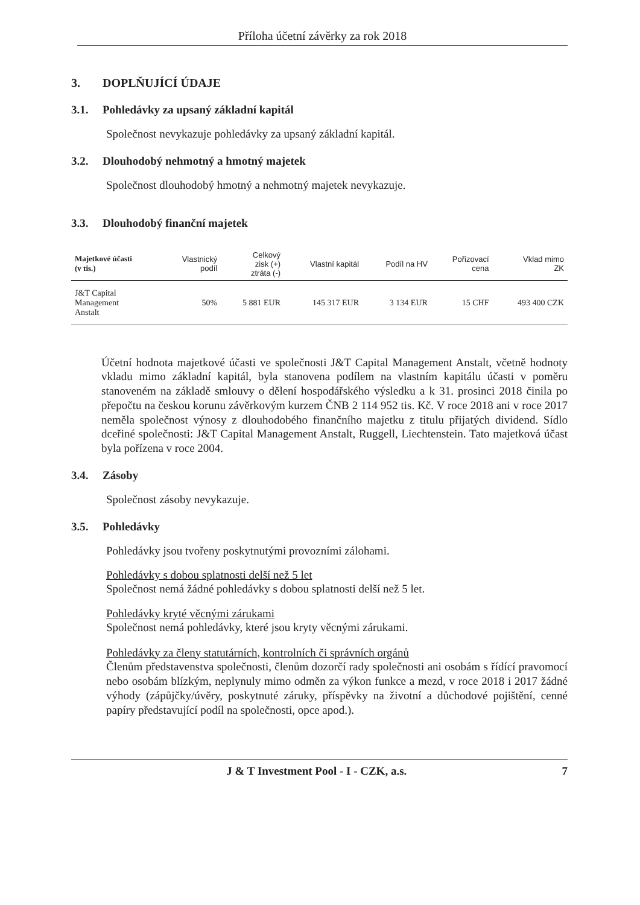Příloha účetní závěrky za rok 2018
3. DOPLŇUJÍCÍ ÚDAJE
3.1. Pohledávky za upsaný základní kapitál
Společnost nevykazuje pohledávky za upsaný základní kapitál.
3.2. Dlouhodobý nehmotný a hmotný majetek
Společnost dlouhodobý hmotný a nehmotný majetek nevykazuje.
3.3. Dlouhodobý finanční majetek
| Majetkové účasti (v tis.) | Vlastnický podíl | Celkový zisk (+) ztráta (-) | Vlastní kapitál | Podíl na HV | Pořizovací cena | Vklad mimo ZK |
| --- | --- | --- | --- | --- | --- | --- |
| J&T Capital Management Anstalt | 50% | 5 881 EUR | 145 317 EUR | 3 134 EUR | 15 CHF | 493 400 CZK |
Účetní hodnota majetkové účasti ve společnosti J&T Capital Management Anstalt, včetně hodnoty vkladu mimo základní kapitál, byla stanovena podílem na vlastním kapitálu účasti v poměru stanoveném na základě smlouvy o dělení hospodářského výsledku a k 31. prosinci 2018 činila po přepočtu na českou korunu závěrkovým kurzem ČNB 2 114 952 tis. Kč. V roce 2018 ani v roce 2017 neměla společnost výnosy z dlouhodobého finančního majetku z titulu přijatých dividend. Sídlo dceřiné společnosti: J&T Capital Management Anstalt, Ruggell, Liechtenstein. Tato majetková účast byla pořízena v roce 2004.
3.4. Zásoby
Společnost zásoby nevykazuje.
3.5. Pohledávky
Pohledávky jsou tvořeny poskytnutými provozními zálohami.
Pohledávky s dobou splatnosti delší než 5 let
Společnost nemá žádné pohledávky s dobou splatnosti delší než 5 let.
Pohledávky kryté věcnými zárukami
Společnost nemá pohledávky, které jsou kryty věcnými zárukami.
Pohledávky za členy statutárních, kontrolních či správních orgánů
Členům představenstva společnosti, členům dozorčí rady společnosti ani osobám s řídící pravomocí nebo osobám blízkým, neplynuly mimo odměn za výkon funkce a mezd, v roce 2018 i 2017 žádné výhody (zápůjčky/úvěry, poskytnuté záruky, příspěvky na životní a důchodové pojištění, cenné papíry představující podíl na společnosti, opce apod.).
J & T Investment Pool - I - CZK, a.s. 7